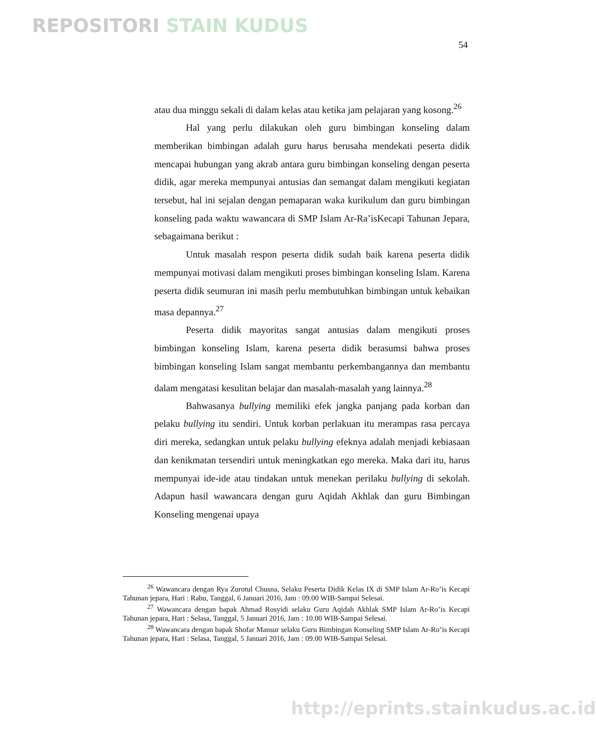REPOSITORI STAIN KUDUS
54
atau dua minggu sekali di dalam kelas atau ketika jam pelajaran yang kosong.<sup>26</sup>
Hal yang perlu dilakukan oleh guru bimbingan konseling dalam memberikan bimbingan adalah guru harus berusaha mendekati peserta didik mencapai hubungan yang akrab antara guru bimbingan konseling dengan peserta didik, agar mereka mempunyai antusias dan semangat dalam mengikuti kegiatan tersebut, hal ini sejalan dengan pemaparan waka kurikulum dan guru bimbingan konseling pada waktu wawancara di SMP Islam Ar-Ra’isKecapi Tahunan Jepara, sebagaimana berikut :
Untuk masalah respon peserta didik sudah baik karena peserta didik mempunyai motivasi dalam mengikuti proses bimbingan konseling Islam. Karena peserta didik seumuran ini masih perlu membutuhkan bimbingan untuk kebaikan masa depannya.<sup>27</sup>
Peserta didik mayoritas sangat antusias dalam mengikuti proses bimbingan konseling Islam, karena peserta didik berasumsi bahwa proses bimbingan konseling Islam sangat membantu perkembangannya dan membantu dalam mengatasi kesulitan belajar dan masalah-masalah yang lainnya.<sup>28</sup>
Bahwasanya bullying memiliki efek jangka panjang pada korban dan pelaku bullying itu sendiri. Untuk korban perlakuan itu merampas rasa percaya diri mereka, sedangkan untuk pelaku bullying efeknya adalah menjadi kebiasaan dan kenikmatan tersendiri untuk meningkatkan ego mereka. Maka dari itu, harus mempunyai ide-ide atau tindakan untuk menekan perilaku bullying di sekolah. Adapun hasil wawancara dengan guru Aqidah Akhlak dan guru Bimbingan Konseling mengenai upaya
<sup>26</sup> Wawancara dengan Rya Zurotul Chusna, Selaku Peserta Didik Kelas IX di SMP Islam Ar-Ro’is Kecapi Tahunan jepara, Hari : Rabu, Tanggal, 6 Januari 2016, Jam : 09.00 WIB-Sampai Selesai.
<sup>27</sup> Wawancara dengan bapak Ahmad Rosyidi selaku Guru Aqidah Akhlak SMP Islam Ar-Ro’is Kecapi Tahunan jepara, Hari : Selasa, Tanggal, 5 Januari 2016, Jam : 10.00 WIB-Sampai Selesai.
<sup>28</sup> Wawancara dengan bapak Shofar Mansur selaku Guru Bimbingan Konseling SMP Islam Ar-Ro’is Kecapi Tahunan jepara, Hari : Selasa, Tanggal, 5 Januari 2016, Jam : 09.00 WIB-Sampai Selesai.
http://eprints.stainkudus.ac.id